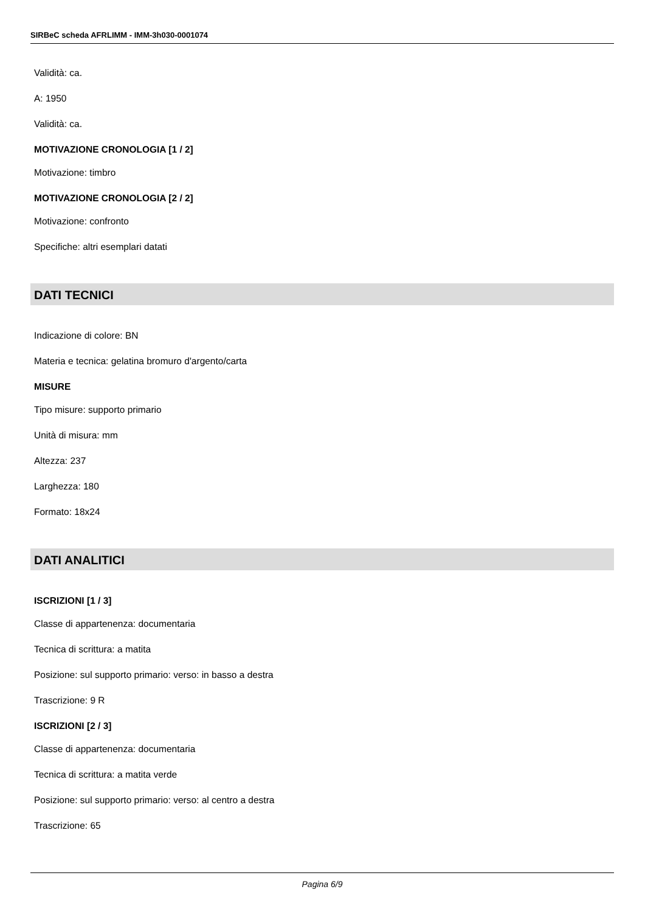SIRBeC scheda AFRLIMM - IMM-3h030-0001074
Validità: ca.
A: 1950
Validità: ca.
MOTIVAZIONE CRONOLOGIA [1 / 2]
Motivazione: timbro
MOTIVAZIONE CRONOLOGIA [2 / 2]
Motivazione: confronto
Specifiche: altri esemplari datati
DATI TECNICI
Indicazione di colore: BN
Materia e tecnica: gelatina bromuro d'argento/carta
MISURE
Tipo misure: supporto primario
Unità di misura: mm
Altezza: 237
Larghezza: 180
Formato: 18x24
DATI ANALITICI
ISCRIZIONI [1 / 3]
Classe di appartenenza: documentaria
Tecnica di scrittura: a matita
Posizione: sul supporto primario: verso: in basso a destra
Trascrizione: 9 R
ISCRIZIONI [2 / 3]
Classe di appartenenza: documentaria
Tecnica di scrittura: a matita verde
Posizione: sul supporto primario: verso: al centro a destra
Trascrizione: 65
Pagina 6/9